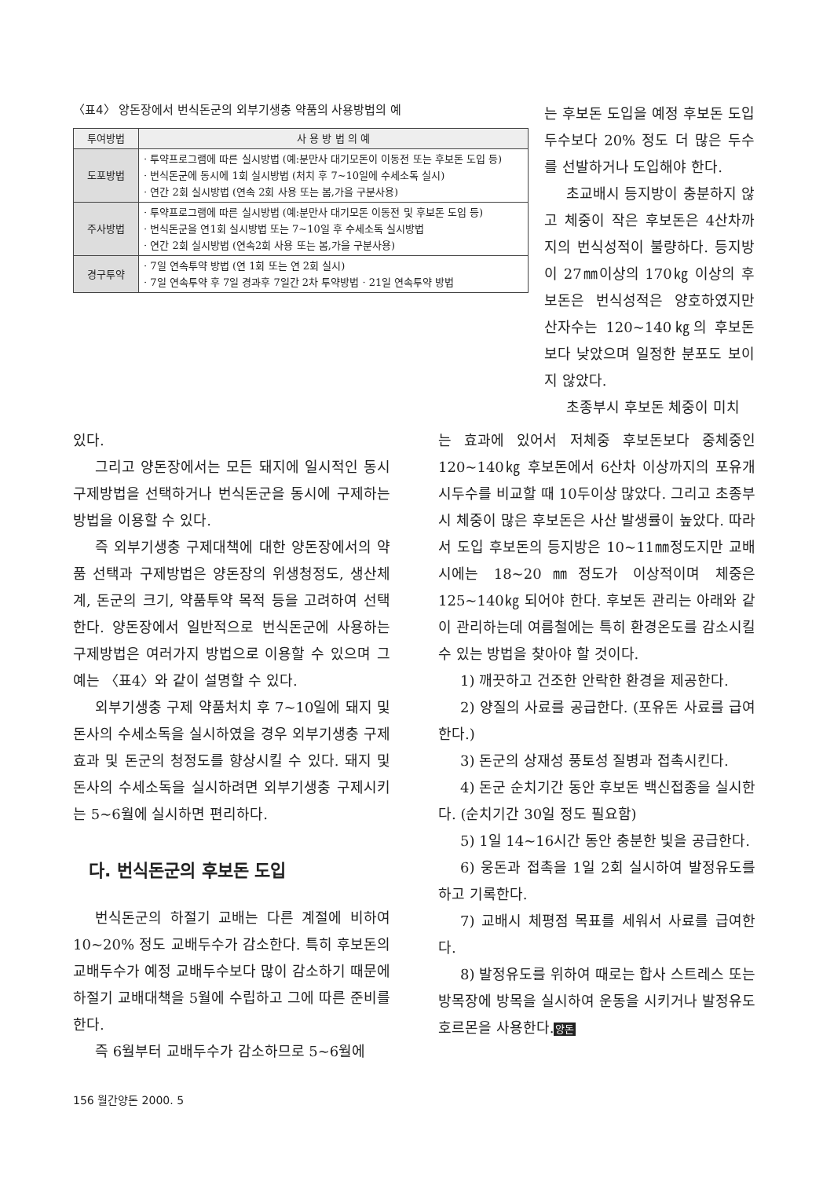〈표4〉 양돈장에서 번식돈군의 외부기생충 약품의 사용방법의 예
| 투여방법 | 사 용 방 법 의 예 |
| --- | --- |
| 도포방법 | · 투약프로그램에 따른 실시방법 (예:분만사 대기모돈이 이동전 또는 후보돈 도입 등) · 번식돈군에 동시에 1회 실시방법 (처치 후 7~10일에 수세소독 실시) · 연간 2회 실시방법 (연속 2회 사용 또는 봄,가을 구분사용) |
| 주사방법 | · 투약프로그램에 따른 실시방법 (예:분만사 대기모돈 이동전 및 후보돈 도입 등) · 번식돈군을 연1회 실시방법 또는 7~10일 후 수세소독 실시방법 · 연간 2회 실시방법 (연속2회 사용 또는 봄,가을 구분사용) |
| 경구투약 | · 7일 연속투약 방법 (연 1회 또는 연 2회 실시) · 7일 연속투약 후 7일 경과후 7일간 2차 투약방법 · 21일 연속투약 방법 |
는 후보돈 도입을 예정 후보돈 도입두수보다 20% 정도 더 많은 두수를 선발하거나 도입해야 한다.
초교배시 등지방이 충분하지 않고 체중이 작은 후보돈은 4산차까지의 번식성적이 불량하다. 등지방이 27㎜이상의 170㎏ 이상의 후보돈은 번식성적은 양호하였지만 산자수는 120~140㎏의 후보돈 보다 낮았으며 일정한 분포도 보이지 않았다.
초종부시 후보돈 체중이 미치
있다.
그리고 양돈장에서는 모든 돼지에 일시적인 동시 구제방법을 선택하거나 번식돈군을 동시에 구제하는 방법을 이용할 수 있다.
즉 외부기생충 구제대책에 대한 양돈장에서의 약품 선택과 구제방법은 양돈장의 위생청정도, 생산체계, 돈군의 크기, 약품투약 목적 등을 고려하여 선택한다. 양돈장에서 일반적으로 번식돈군에 사용하는 구제방법은 여러가지 방법으로 이용할 수 있으며 그 예는 〈표4〉와 같이 설명할 수 있다.
외부기생충 구제 약품처치 후 7~10일에 돼지 및 돈사의 수세소독을 실시하였을 경우 외부기생충 구제효과 및 돈군의 청정도를 향상시킬 수 있다. 돼지 및 돈사의 수세소독을 실시하려면 외부기생충 구제시키는 5~6월에 실시하면 편리하다.
다. 번식돈군의 후보돈 도입
번식돈군의 하절기 교배는 다른 계절에 비하여 10~20% 정도 교배두수가 감소한다. 특히 후보돈의 교배두수가 예정 교배두수보다 많이 감소하기 때문에 하절기 교배대책을 5월에 수립하고 그에 따른 준비를 한다.
즉 6월부터 교배두수가 감소하므로 5~6월에
는 효과에 있어서 저체중 후보돈보다 중체중인 120~140㎏ 후보돈에서 6산차 이상까지의 포유개시두수를 비교할 때 10두이상 많았다. 그리고 초종부시 체중이 많은 후보돈은 사산 발생률이 높았다. 따라서 도입 후보돈의 등지방은 10~11㎜정도지만 교배시에는 18~20㎜정도가 이상적이며 체중은 125~140㎏ 되어야 한다. 후보돈 관리는 아래와 같이 관리하는데 여름철에는 특히 환경온도를 감소시킬 수 있는 방법을 찾아야 할 것이다.
1) 깨끗하고 건조한 안락한 환경을 제공한다.
2) 양질의 사료를 공급한다. (포유돈 사료를 급여한다.)
3) 돈군의 상재성 풍토성 질병과 접촉시킨다.
4) 돈군 순치기간 동안 후보돈 백신접종을 실시한다. (순치기간 30일 정도 필요함)
5) 1일 14~16시간 동안 충분한 빛을 공급한다.
6) 웅돈과 접촉을 1일 2회 실시하여 발정유도를 하고 기록한다.
7) 교배시 체평점 목표를 세워서 사료를 급여한다.
8) 발정유도를 위하여 때로는 합사 스트레스 또는 방목장에 방목을 실시하여 운동을 시키거나 발정유도 호르몬을 사용한다.양돈
156 월간양돈 2000. 5